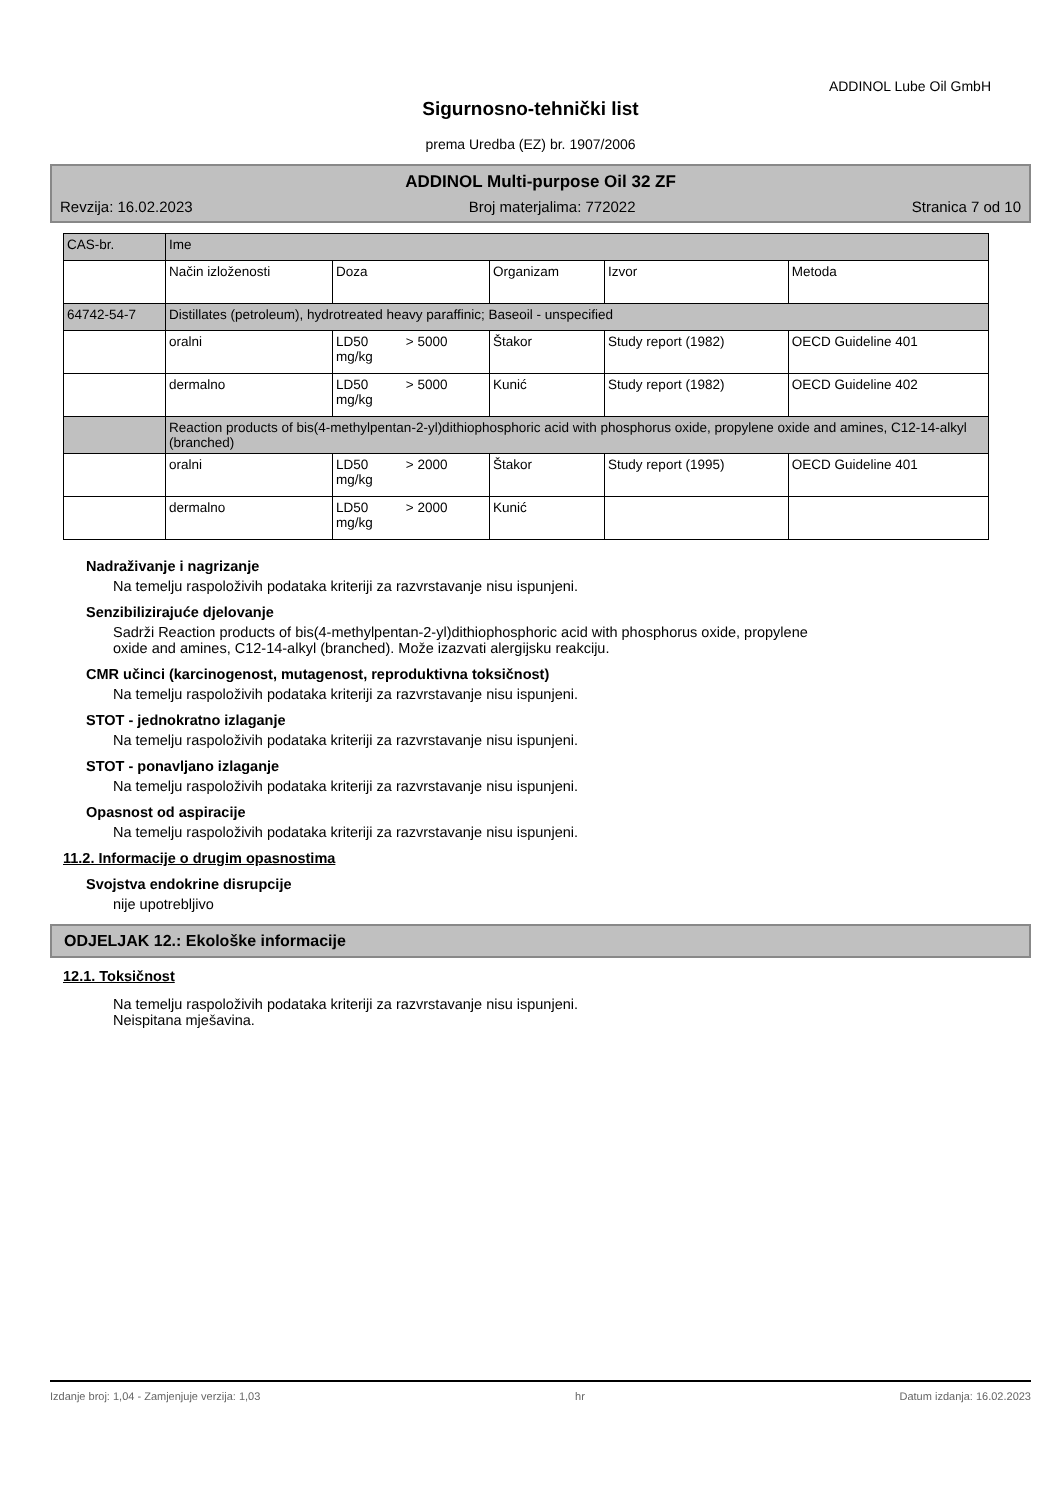ADDINOL Lube Oil GmbH
Sigurnosno-tehnički list
prema Uredba (EZ) br. 1907/2006
ADDINOL Multi-purpose Oil 32 ZF
Revzija: 16.02.2023 Broj materjalima: 772022 Stranica 7 od 10
| CAS-br. | Ime | | | | |
| | Način izloženosti | Doza | Organizam | Izvor | Metoda |
| 64742-54-7 | Distillates (petroleum), hydrotreated heavy paraffinic; Baseoil - unspecified | | | | |
| | oralni | LD50 > 5000 mg/kg | Štakor | Study report (1982) | OECD Guideline 401 |
| | dermalno | LD50 > 5000 mg/kg | Kunić | Study report (1982) | OECD Guideline 402 |
| | Reaction products of bis(4-methylpentan-2-yl)dithiophosphoric acid with phosphorus oxide, propylene oxide and amines, C12-14-alkyl (branched) | | | | |
| | oralni | LD50 > 2000 mg/kg | Štakor | Study report (1995) | OECD Guideline 401 |
| | dermalno | LD50 > 2000 mg/kg | Kunić | | |
Nadraživanje i nagrizanje
Na temelju raspoloživih podataka kriteriji za razvrstavanje nisu ispunjeni.
Senzibilizirajuće djelovanje
Sadrži Reaction products of bis(4-methylpentan-2-yl)dithiophosphoric acid with phosphorus oxide, propylene
oxide and amines, C12-14-alkyl (branched). Može izazvati alergijsku reakciju.
CMR učinci (karcinogenost, mutagenost, reproduktivna toksičnost)
Na temelju raspoloživih podataka kriteriji za razvrstavanje nisu ispunjeni.
STOT - jednokratno izlaganje
Na temelju raspoloživih podataka kriteriji za razvrstavanje nisu ispunjeni.
STOT - ponavljano izlaganje
Na temelju raspoloživih podataka kriteriji za razvrstavanje nisu ispunjeni.
Opasnost od aspiracije
Na temelju raspoloživih podataka kriteriji za razvrstavanje nisu ispunjeni.
11.2. Informacije o drugim opasnostima
Svojstva endokrine disrupcije
nije upotrebljivo
ODJELJAK 12.: Ekološke informacije
12.1. Toksičnost
Na temelju raspoloživih podataka kriteriji za razvrstavanje nisu ispunjeni.
Neispitana mješavina.
Izdanje broj: 1,04 - Zamjenjuje verzija: 1,03 hr Datum izdanja: 16.02.2023